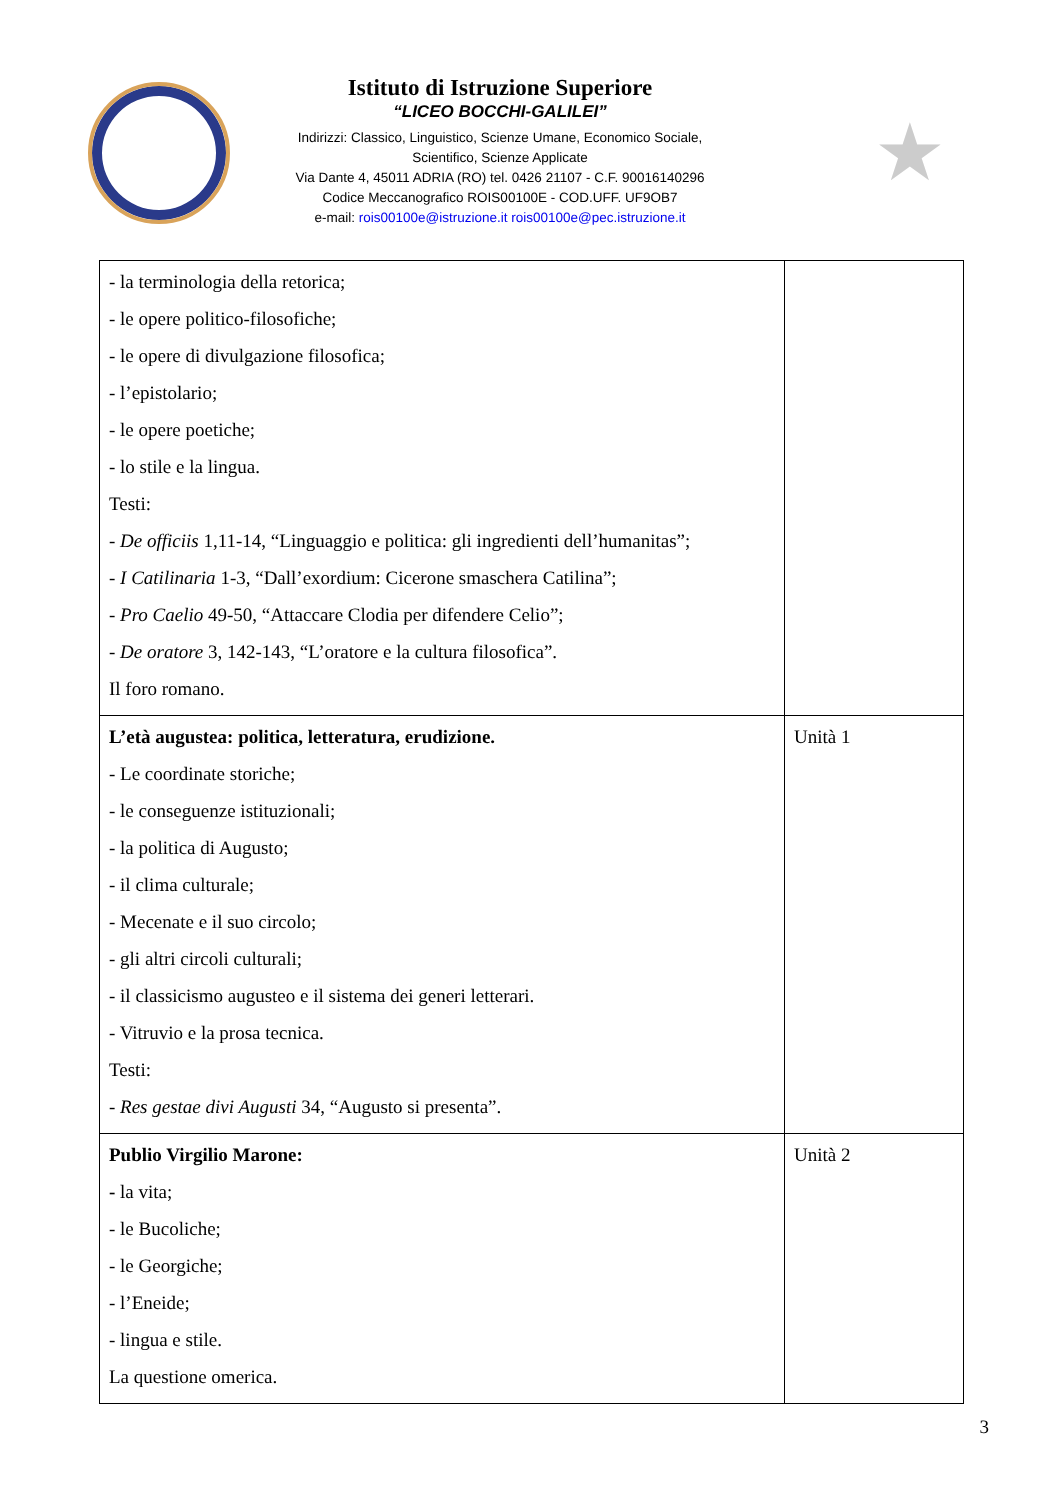Istituto di Istruzione Superiore
“LICEO BOCCHI-GALILEI”
Indirizzi: Classico, Linguistico, Scienze Umane, Economico Sociale,
Scientifico, Scienze Applicate
Via Dante 4, 45011 ADRIA (RO) tel. 0426 21107 - C.F. 90016140296
Codice Meccanografico ROIS00100E - COD.UFF. UF9OB7
e-mail: rois00100e@istruzione.it rois00100e@pec.istruzione.it
★
| - la terminologia della retorica; - le opere politico-filosofiche; - le opere di divulgazione filosofica; - l’epistolario; - le opere poetiche; - lo stile e la lingua. Testi: - De officiis 1,11-14, “Linguaggio e politica: gli ingredienti dell’humanitas”; - I Catilinaria 1-3, “Dall’exordium: Cicerone smaschera Catilina”; - Pro Caelio 49-50, “Attaccare Clodia per difendere Celio”; - De oratore 3, 142-143, “L’oratore e la cultura filosofica”. Il foro romano. | |
| L’età augustea: politica, letteratura, erudizione. - Le coordinate storiche; - le conseguenze istituzionali; - la politica di Augusto; - il clima culturale; - Mecenate e il suo circolo; - gli altri circoli culturali; - il classicismo augusteo e il sistema dei generi letterari. - Vitruvio e la prosa tecnica. Testi: - Res gestae divi Augusti 34, “Augusto si presenta”. | Unità 1 |
| Publio Virgilio Marone: - la vita; - le Bucoliche; - le Georgiche; - l’Eneide; - lingua e stile. La questione omerica. | Unità 2 |
3